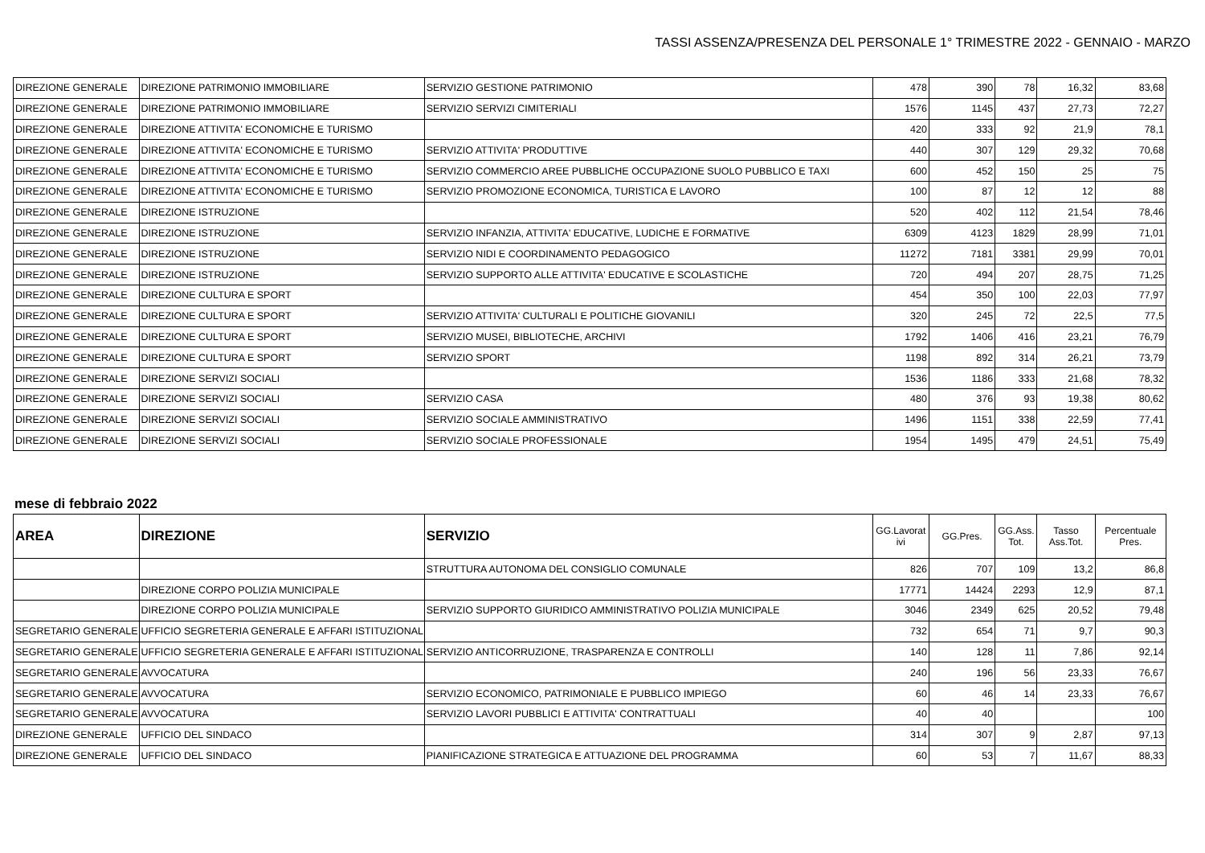TASSI ASSENZA/PRESENZA DEL PERSONALE 1° TRIMESTRE 2022 - GENNAIO - MARZO
| DIREZIONE GENERALE | DIREZIONE PATRIMONIO IMMOBILIARE | SERVIZIO GESTIONE PATRIMONIO | 478 | 390 | 78 | 16,32 | 83,68 |
| DIREZIONE GENERALE | DIREZIONE PATRIMONIO IMMOBILIARE | SERVIZIO SERVIZI CIMITERIALI | 1576 | 1145 | 437 | 27,73 | 72,27 |
| DIREZIONE GENERALE | DIREZIONE ATTIVITA' ECONOMICHE E TURISMO | | 420 | 333 | 92 | 21,9 | 78,1 |
| DIREZIONE GENERALE | DIREZIONE ATTIVITA' ECONOMICHE E TURISMO | SERVIZIO ATTIVITA' PRODUTTIVE | 440 | 307 | 129 | 29,32 | 70,68 |
| DIREZIONE GENERALE | DIREZIONE ATTIVITA' ECONOMICHE E TURISMO | SERVIZIO COMMERCIO AREE PUBBLICHE OCCUPAZIONE SUOLO PUBBLICO E TAXI | 600 | 452 | 150 | 25 | 75 |
| DIREZIONE GENERALE | DIREZIONE ATTIVITA' ECONOMICHE E TURISMO | SERVIZIO PROMOZIONE ECONOMICA, TURISTICA E LAVORO | 100 | 87 | 12 | 12 | 88 |
| DIREZIONE GENERALE | DIREZIONE ISTRUZIONE | | 520 | 402 | 112 | 21,54 | 78,46 |
| DIREZIONE GENERALE | DIREZIONE ISTRUZIONE | SERVIZIO INFANZIA, ATTIVITA' EDUCATIVE, LUDICHE E FORMATIVE | 6309 | 4123 | 1829 | 28,99 | 71,01 |
| DIREZIONE GENERALE | DIREZIONE ISTRUZIONE | SERVIZIO NIDI E COORDINAMENTO PEDAGOGICO | 11272 | 7181 | 3381 | 29,99 | 70,01 |
| DIREZIONE GENERALE | DIREZIONE ISTRUZIONE | SERVIZIO SUPPORTO ALLE ATTIVITA' EDUCATIVE E SCOLASTICHE | 720 | 494 | 207 | 28,75 | 71,25 |
| DIREZIONE GENERALE | DIREZIONE CULTURA E SPORT | | 454 | 350 | 100 | 22,03 | 77,97 |
| DIREZIONE GENERALE | DIREZIONE CULTURA E SPORT | SERVIZIO ATTIVITA' CULTURALI E POLITICHE GIOVANILI | 320 | 245 | 72 | 22,5 | 77,5 |
| DIREZIONE GENERALE | DIREZIONE CULTURA E SPORT | SERVIZIO MUSEI, BIBLIOTECHE, ARCHIVI | 1792 | 1406 | 416 | 23,21 | 76,79 |
| DIREZIONE GENERALE | DIREZIONE CULTURA E SPORT | SERVIZIO SPORT | 1198 | 892 | 314 | 26,21 | 73,79 |
| DIREZIONE GENERALE | DIREZIONE SERVIZI SOCIALI | | 1536 | 1186 | 333 | 21,68 | 78,32 |
| DIREZIONE GENERALE | DIREZIONE SERVIZI SOCIALI | SERVIZIO CASA | 480 | 376 | 93 | 19,38 | 80,62 |
| DIREZIONE GENERALE | DIREZIONE SERVIZI SOCIALI | SERVIZIO SOCIALE AMMINISTRATIVO | 1496 | 1151 | 338 | 22,59 | 77,41 |
| DIREZIONE GENERALE | DIREZIONE SERVIZI SOCIALI | SERVIZIO SOCIALE PROFESSIONALE | 1954 | 1495 | 479 | 24,51 | 75,49 |
mese di febbraio 2022
| AREA | DIREZIONE | SERVIZIO | GG.Lavorat ivi | GG.Pres. | GG.Ass. Tot. | Tasso Ass.Tot. | Percentuale Pres. |
| --- | --- | --- | --- | --- | --- | --- | --- |
| | | STRUTTURA AUTONOMA DEL CONSIGLIO COMUNALE | 826 | 707 | 109 | 13,2 | 86,8 |
| | DIREZIONE CORPO POLIZIA MUNICIPALE | | 17771 | 14424 | 2293 | 12,9 | 87,1 |
| | DIREZIONE CORPO POLIZIA MUNICIPALE | SERVIZIO SUPPORTO GIURIDICO AMMINISTRATIVO POLIZIA MUNICIPALE | 3046 | 2349 | 625 | 20,52 | 79,48 |
| SEGRETARIO GENERALE | UFFICIO SEGRETERIA GENERALE E AFFARI ISTITUZIONALI | | 732 | 654 | 71 | 9,7 | 90,3 |
| SEGRETARIO GENERALE | UFFICIO SEGRETERIA GENERALE E AFFARI ISTITUZIONALI | SERVIZIO ANTICORRUZIONE, TRASPARENZA E CONTROLLI | 140 | 128 | 11 | 7,86 | 92,14 |
| SEGRETARIO GENERALE | AVVOCATURA | | 240 | 196 | 56 | 23,33 | 76,67 |
| SEGRETARIO GENERALE | AVVOCATURA | SERVIZIO ECONOMICO, PATRIMONIALE E PUBBLICO IMPIEGO | 60 | 46 | 14 | 23,33 | 76,67 |
| SEGRETARIO GENERALE | AVVOCATURA | SERVIZIO LAVORI PUBBLICI E ATTIVITA' CONTRATTUALI | 40 | 40 | | | 100 |
| DIREZIONE GENERALE | UFFICIO DEL SINDACO | | 314 | 307 | 9 | 2,87 | 97,13 |
| DIREZIONE GENERALE | UFFICIO DEL SINDACO | PIANIFICAZIONE STRATEGICA E ATTUAZIONE DEL PROGRAMMA | 60 | 53 | 7 | 11,67 | 88,33 |